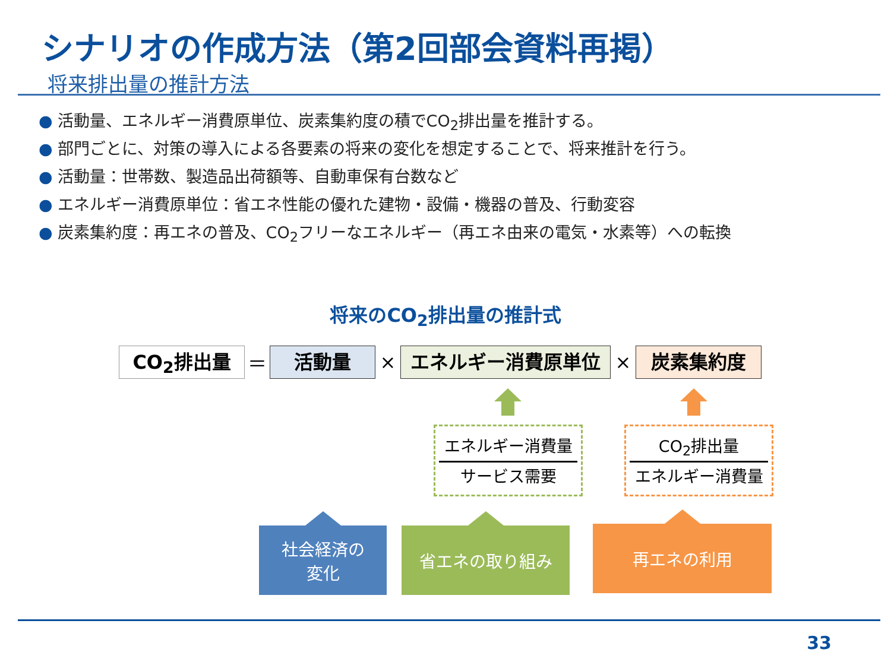シナリオの作成方法（第2回部会資料再掲）
将来排出量の推計方法
● 活動量、エネルギー消費原単位、炭素集約度の積でCO<sub>2</sub>排出量を推計する。
● 部門ごとに、対策の導入による各要素の将来の変化を想定することで、将来推計を行う。
● 活動量：世帯数、製造品出荷額等、自動車保有台数など
● エネルギー消費原単位：省エネ性能の優れた建物・設備・機器の普及、行動変容
● 炭素集約度：再エネの普及、CO<sub>2</sub>フリーなエネルギー（再エネ由来の電気・水素等）への転換
将来のCO<sub>2</sub>排出量の推計式
CO<sub>2</sub>排出量
＝
活動量
×
エネルギー消費原単位
×
炭素集約度
エネルギー消費量
サービス需要
CO<sub>2</sub>排出量
エネルギー消費量
社会経済の
変化
省エネの取り組み 再エネの利用
33